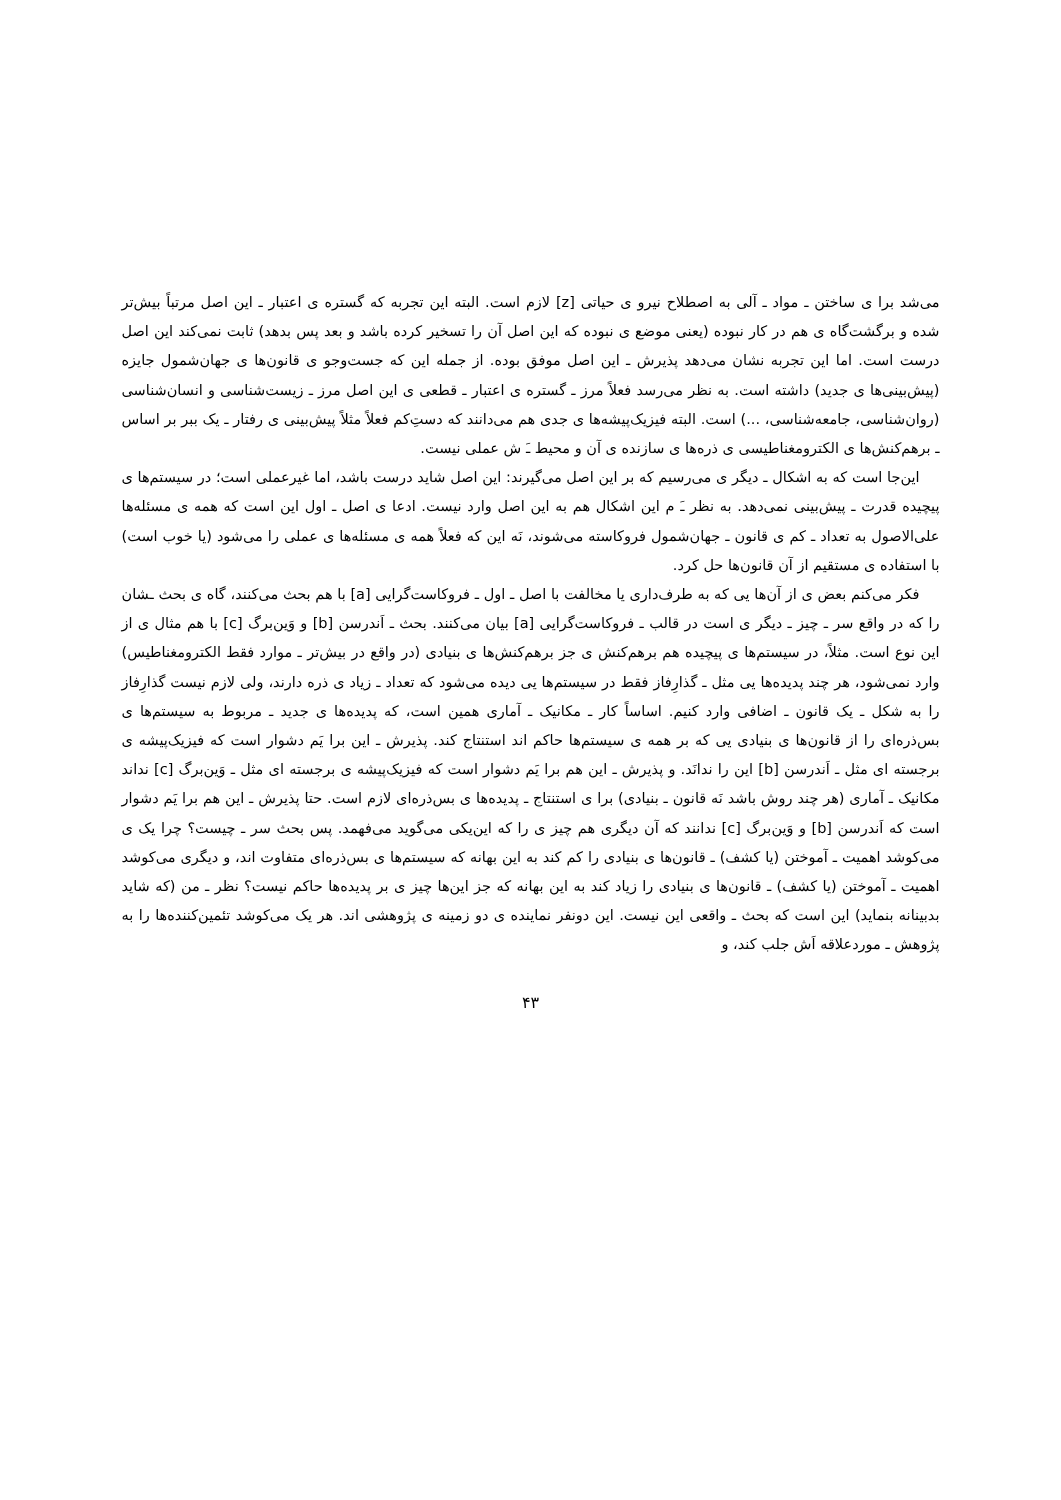می‌شد برا ی ساختن ـ مواد ـ آلی به اصطلاح نیرو ی حیاتی [z] لازم است. البته این تجربه که گستره ی اعتبار ـ این اصل مرتباً بیش‌تر شده و برگشت‌گاه ی هم در کار نبوده (یعنی موضع ی نبوده که این اصل آن را تسخیر کرده باشد و بعد پس بدهد) ثابت نمی‌کند این اصل درست است. اما این تجربه نشان می‌دهد پذیرش ـ این اصل موفق بوده. از جمله این که جست‌وجو ی قانون‌ها ی جهان‌شمول جایزه (پیش‌بینی‌ها ی جدید) داشته است. به نظر می‌رسد فعلاً مرز ـ گستره ی اعتبار ـ قطعی ی این اصل مرز ـ زیست‌شناسی و انسان‌شناسی (روان‌شناسی، جامعه‌شناسی، ...) است. البته فیزیک‌پیشه‌ها ی جدی هم می‌دانند که دستِ‌کم فعلاً مثلاً پیش‌بینی ی رفتار ـ یک ببر بر اساس ـ برهم‌کنش‌ها ی الکترومغناطیسی ی ذره‌ها ی سازنده ی آن و محیط ـَ ش عملی نیست.
این‌جا است که به اشکال ـ دیگر ی می‌رسیم که بر این اصل می‌گیرند: این اصل شاید درست باشد، اما غیرعملی است؛ در سیستم‌ها ی پیچیده قدرت ـ پیش‌بینی نمی‌دهد. به نظر ـَ م این اشکال هم به این اصل وارد نیست. ادعا ی اصل ـ اول این است که همه ی مسئله‌ها علی‌الاصول به تعداد ـ کم ی قانون ـ جهان‌شمول فروکاسته می‌شوند، نَه این که فعلاً همه ی مسئله‌ها ی عملی را می‌شود (یا خوب است) با استفاده ی مستقیم از آن قانون‌ها حل کرد.
فکر می‌کنم بعض ی از آن‌ها یی که به طرف‌داری یا مخالفت با اصل ـ اول ـ فروکاست‌گرایی [a] با هم بحث می‌کنند، گاه ی بحث ـشان را که در واقع سر ـ چیز ـ دیگر ی است در قالب ـ فروکاست‌گرایی [a] بیان می‌کنند. بحث ـ اَندرسن [b] و وَین‌برگ [c] با هم مثال ی از این نوع است. مثلاً، در سیستم‌ها ی پیچیده هم برهم‌کنش ی جز برهم‌کنش‌ها ی بنیادی (در واقع در بیش‌تر ـ موارد فقط الکترومغناطیس) وارد نمی‌شود، هر چند پدیده‌ها یی مثل ـ گذارِفاز فقط در سیستم‌ها یی دیده می‌شود که تعداد ـ زیاد ی ذره دارند، ولی لازم نیست گذارِفاز را به شکل ـ یک قانون ـ اضافی وارد کنیم. اساساً کار ـ مکانیک ـ آماری همین است، که پدیده‌ها ی جدید ـ مربوط به سیستم‌ها ی بس‌ذره‌ای را از قانون‌ها ی بنیادی یی که بر همه ی سیستم‌ها حاکم اند استنتاج کند. پذیرش ـ این برا یَم دشوار است که فیزیک‌پیشه ی برجسته ای مثل ـ اَندرسن [b] این را ندانَد. و پذیرش ـ این هم برا یَم دشوار است که فیزیک‌پیشه ی برجسته ای مثل ـ وَین‌برگ [c] نداند مکانیک ـ آماری (هر چند روش باشد نَه قانون ـ بنیادی) برا ی استنتاج ـ پدیده‌ها ی بس‌ذره‌ای لازم است. حتا پذیرش ـ این هم برا یَم دشوار است که اَندرسن [b] و وَین‌برگ [c] ندانند که آن دیگری هم چیز ی را که این‌یکی می‌گوید می‌فهمد. پس بحث سر ـ چیست؟ چرا یک ی می‌کوشد اهمیت ـ آموختن (یا کشف) ـ قانون‌ها ی بنیادی را کم کند به این بهانه که سیستم‌ها ی بس‌ذره‌ای متفاوت اند، و دیگری می‌کوشد اهمیت ـ آموختن (یا کشف) ـ قانون‌ها ی بنیادی را زیاد کند به این بهانه که جز این‌ها چیز ی بر پدیده‌ها حاکم نیست؟ نظر ـ من (که شاید بدبینانه بنماید) این است که بحث ـ واقعی این نیست. این دونفر نماینده ی دو زمینه ی پژوهشی اند. هر یک می‌کوشد تئمین‌کننده‌ها را به پژوهش ـ موردعلاقه اَش جلب کند، و
۴۳